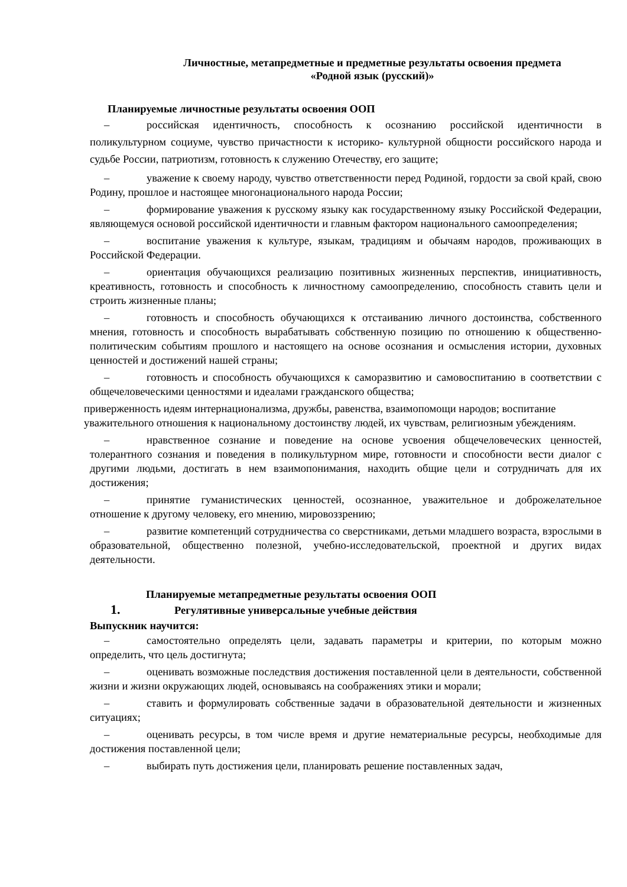Личностные, метапредметные и предметные результаты освоения предмета
«Родной язык (русский)»
Планируемые личностные результаты освоения ООП
– российская идентичность, способность к осознанию российской идентичности в поликультурном социуме, чувство причастности к историко- культурной общности российского народа и судьбе России, патриотизм, готовность к служению Отечеству, его защите;
– уважение к своему народу, чувство ответственности перед Родиной, гордости за свой край, свою Родину, прошлое и настоящее многонационального народа России;
– формирование уважения к русскому языку как государственному языку Российской Федерации, являющемуся основой российской идентичности и главным фактором национального самоопределения;
– воспитание уважения к культуре, языкам, традициям и обычаям народов, проживающих в Российской Федерации.
– ориентация обучающихся реализацию позитивных жизненных перспектив, инициативность, креативность, готовность и способность к личностному самоопределению, способность ставить цели и строить жизненные планы;
– готовность и способность обучающихся к отстаиванию личного достоинства, собственного мнения, готовность и способность вырабатывать собственную позицию по отношению к общественно-политическим событиям прошлого и настоящего на основе осознания и осмысления истории, духовных ценностей и достижений нашей страны;
– готовность и способность обучающихся к саморазвитию и самовоспитанию в соответствии с общечеловеческими ценностями и идеалами гражданского общества;
приверженность идеям интернационализма, дружбы, равенства, взаимопомощи народов; воспитание уважительного отношения к национальному достоинству людей, их чувствам, религиозным убеждениям.
– нравственное сознание и поведение на основе усвоения общечеловеческих ценностей, толерантного сознания и поведения в поликультурном мире, готовности и способности вести диалог с другими людьми, достигать в нем взаимопонимания, находить общие цели и сотрудничать для их достижения;
– принятие гуманистических ценностей, осознанное, уважительное и доброжелательное отношение к другому человеку, его мнению, мировоззрению;
– развитие компетенций сотрудничества со сверстниками, детьми младшего возраста, взрослыми в образовательной, общественно полезной, учебно-исследовательской, проектной и других видах деятельности.
Планируемые метапредметные результаты освоения ООП
1. Регулятивные универсальные учебные действия
Выпускник научится:
– самостоятельно определять цели, задавать параметры и критерии, по которым можно определить, что цель достигнута;
– оценивать возможные последствия достижения поставленной цели в деятельности, собственной жизни и жизни окружающих людей, основываясь на соображениях этики и морали;
– ставить и формулировать собственные задачи в образовательной деятельности и жизненных ситуациях;
– оценивать ресурсы, в том числе время и другие нематериальные ресурсы, необходимые для достижения поставленной цели;
– выбирать путь достижения цели, планировать решение поставленных задач,